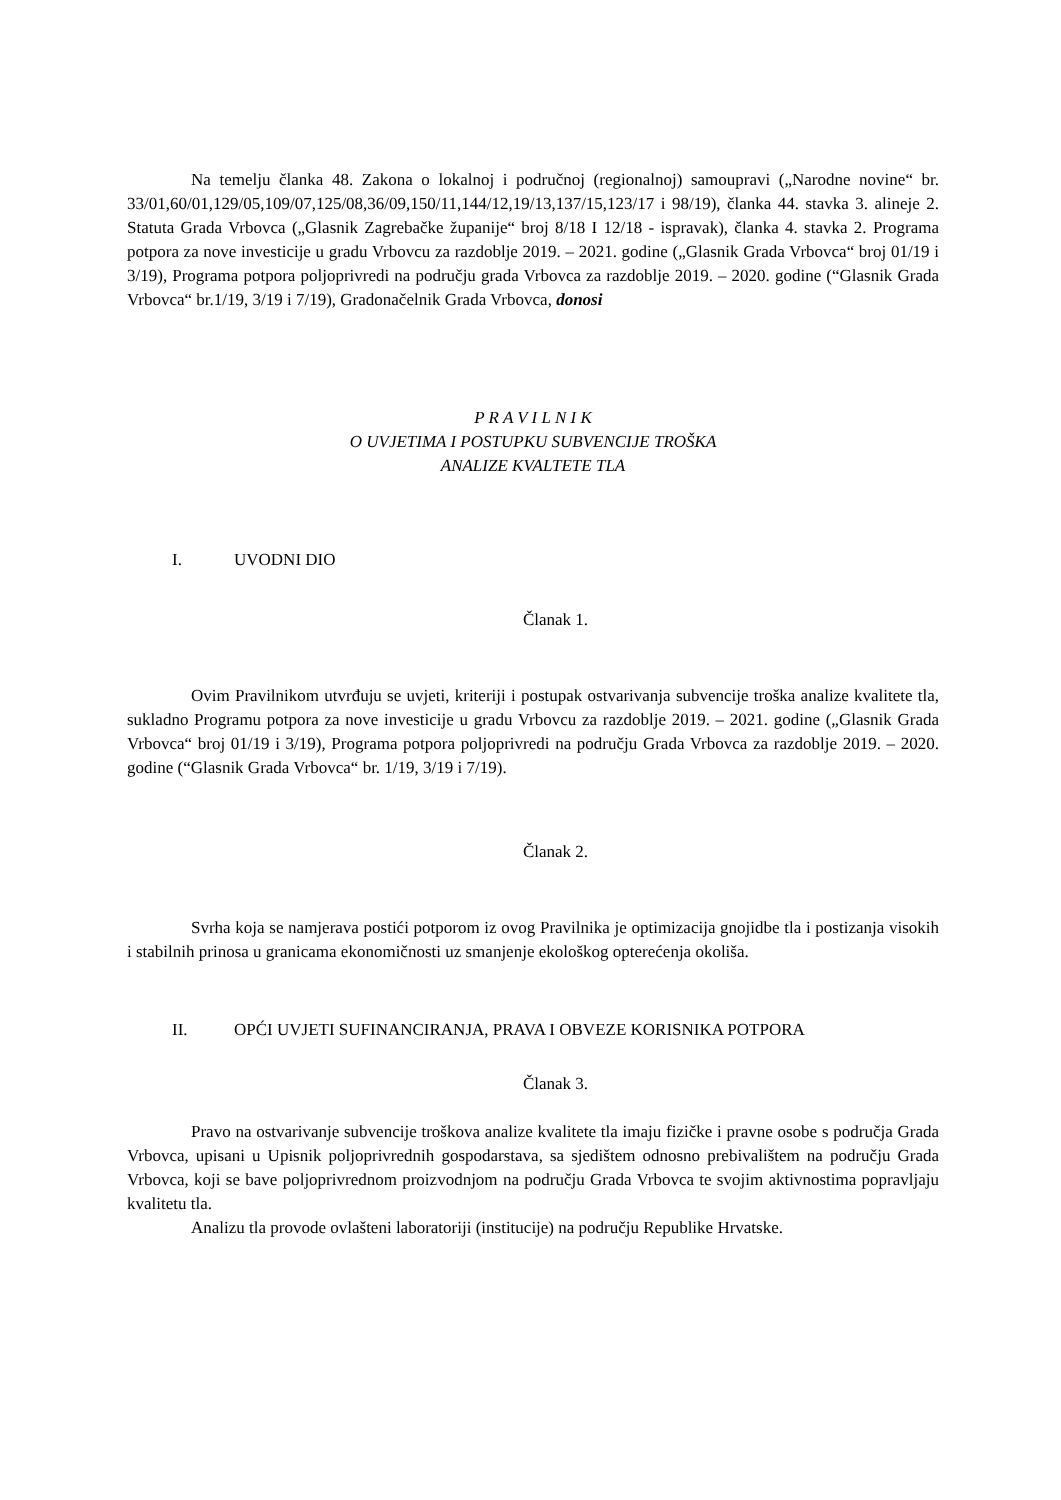Na temelju članka 48. Zakona o lokalnoj i područnoj (regionalnoj) samoupravi („Narodne novine“ br. 33/01,60/01,129/05,109/07,125/08,36/09,150/11,144/12,19/13,137/15,123/17 i 98/19), članka 44. stavka 3. alineje 2. Statuta Grada Vrbovca („Glasnik Zagrebačke županije“ broj 8/18 I 12/18 - ispravak), članka 4. stavka 2. Programa potpora za nove investicije u gradu Vrbovcu za razdoblje 2019. – 2021. godine („Glasnik Grada Vrbovca“ broj 01/19 i 3/19), Programa potpora poljoprivredi na području grada Vrbovca za razdoblje 2019. – 2020. godine (“Glasnik Grada Vrbovca“ br.1/19, 3/19 i 7/19), Gradonačelnik Grada Vrbovca, donosi
P R A V I L N I K
O UVJETIMA I POSTUPKU SUBVENCIJE TROŠKA
ANALIZE KVALTETE TLA
I. UVODNI DIO
Članak 1.
Ovim Pravilnikom utvrđuju se uvjeti, kriteriji i postupak ostvarivanja subvencije troška analize kvalitete tla, sukladno Programu potpora za nove investicije u gradu Vrbovcu za razdoblje 2019. – 2021. godine („Glasnik Grada Vrbovca“ broj 01/19 i 3/19), Programa potpora poljoprivredi na području Grada Vrbovca za razdoblje 2019. – 2020. godine (“Glasnik Grada Vrbovca“ br. 1/19, 3/19 i 7/19).
Članak 2.
Svrha koja se namjerava postići potporom iz ovog Pravilnika je optimizacija gnojidbe tla i postizanja visokih i stabilnih prinosa u granicama ekonomičnosti uz smanjenje ekološkog opterećenja okoliša.
II. OPĆI UVJETI SUFINANCIRANJA, PRAVA I OBVEZE KORISNIKA POTPORA
Članak 3.
Pravo na ostvarivanje subvencije troškova analize kvalitete tla imaju fizičke i pravne osobe s područja Grada Vrbovca, upisani u Upisnik poljoprivrednih gospodarstava, sa sjedištem odnosno prebivalištem na području Grada Vrbovca, koji se bave poljoprivrednom proizvodnjom na području Grada Vrbovca te svojim aktivnostima popravljaju kvalitetu tla.
Analizu tla provode ovlašteni laboratoriji (institucije) na području Republike Hrvatske.